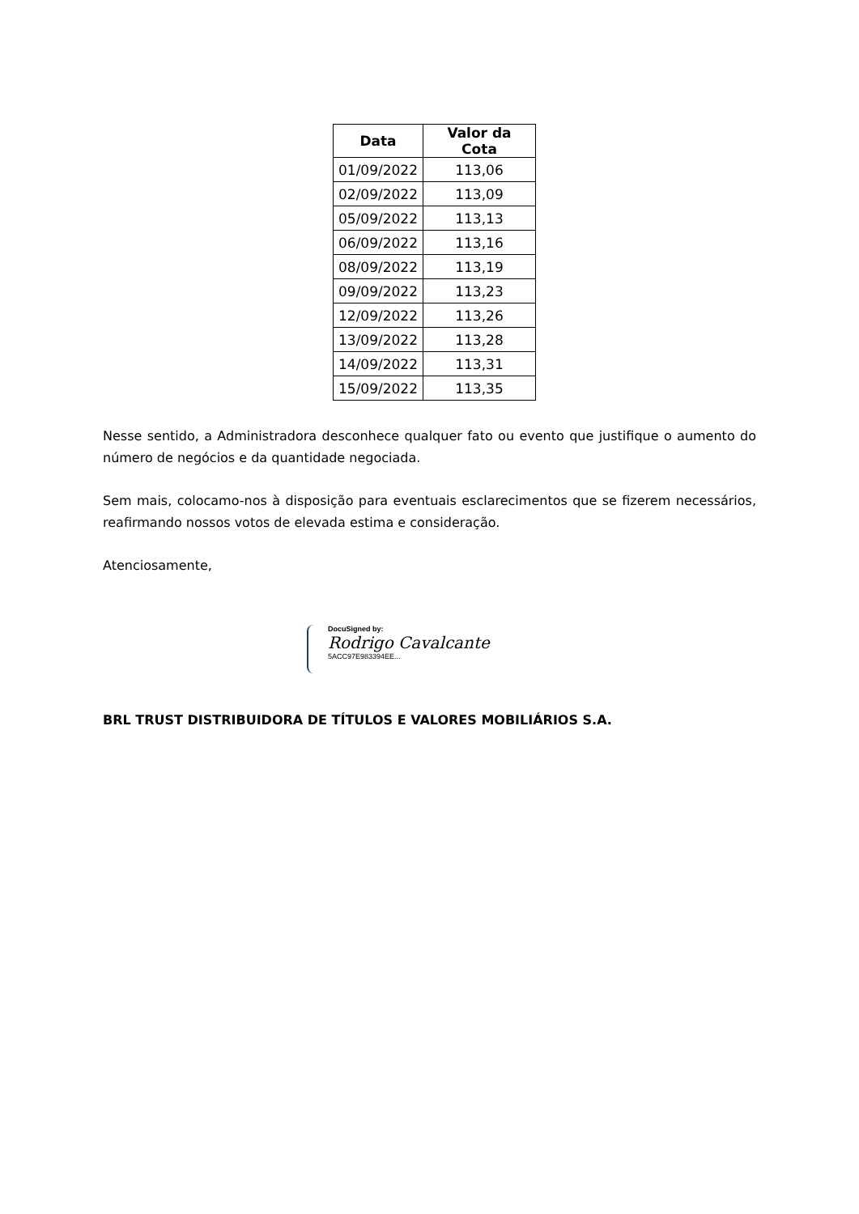| Data | Valor da Cota |
| --- | --- |
| 01/09/2022 | 113,06 |
| 02/09/2022 | 113,09 |
| 05/09/2022 | 113,13 |
| 06/09/2022 | 113,16 |
| 08/09/2022 | 113,19 |
| 09/09/2022 | 113,23 |
| 12/09/2022 | 113,26 |
| 13/09/2022 | 113,28 |
| 14/09/2022 | 113,31 |
| 15/09/2022 | 113,35 |
Nesse sentido, a Administradora desconhece qualquer fato ou evento que justifique o aumento do número de negócios e da quantidade negociada.
Sem mais, colocamo-nos à disposição para eventuais esclarecimentos que se fizerem necessários, reafirmando nossos votos de elevada estima e consideração.
Atenciosamente,
DocuSigned by:
Rodrigo Cavalcante
5ACC97E983394EE...
BRL TRUST DISTRIBUIDORA DE TÍTULOS E VALORES MOBILIÁRIOS S.A.